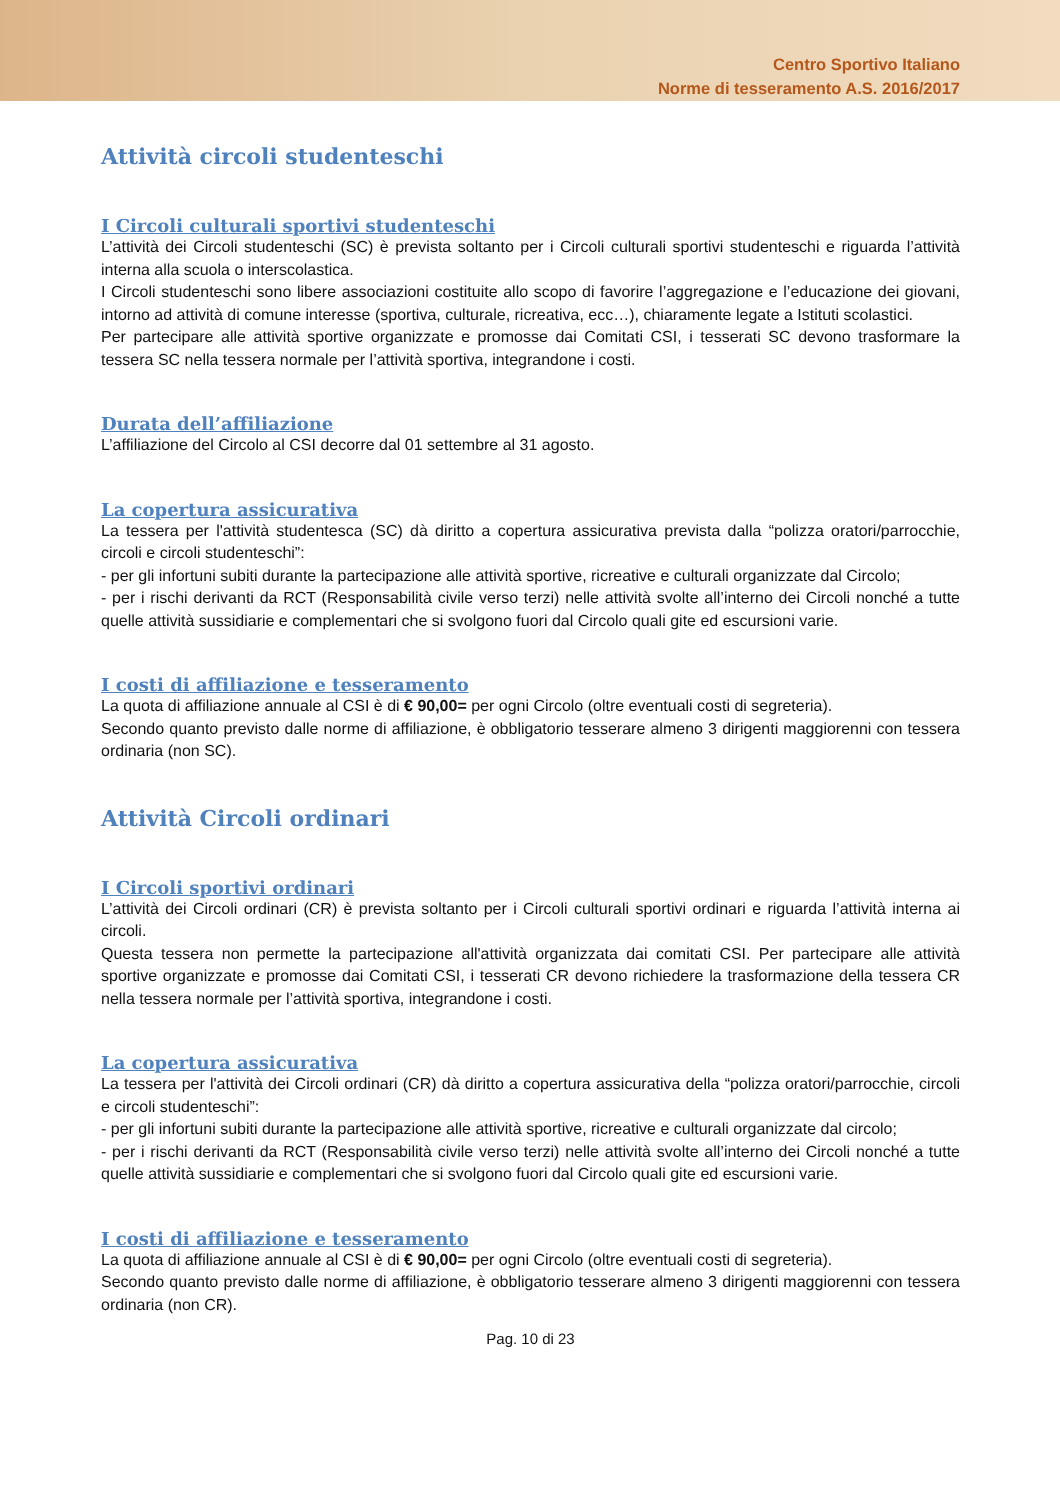Centro Sportivo Italiano
Norme di tesseramento A.S. 2016/2017
Attività circoli studenteschi
I Circoli culturali sportivi studenteschi
L’attività dei Circoli studenteschi (SC) è prevista soltanto per i Circoli culturali sportivi studenteschi e riguarda l’attività interna alla scuola o interscolastica.
I Circoli studenteschi sono libere associazioni costituite allo scopo di favorire l’aggregazione e l’educazione dei giovani, intorno ad attività di comune interesse (sportiva, culturale, ricreativa, ecc…), chiaramente legate a Istituti scolastici.
Per partecipare alle attività sportive organizzate e promosse dai Comitati CSI, i tesserati SC devono trasformare la tessera SC nella tessera normale per l’attività sportiva, integrandone i costi.
Durata dell’affiliazione
L’affiliazione del Circolo al CSI decorre dal 01 settembre al 31 agosto.
La copertura assicurativa
La tessera per l'attività studentesca (SC) dà diritto a copertura assicurativa prevista dalla “polizza oratori/parrocchie, circoli e circoli studenteschi”:
- per gli infortuni subiti durante la partecipazione alle attività sportive, ricreative e culturali organizzate dal Circolo;
- per i rischi derivanti da RCT (Responsabilità civile verso terzi) nelle attività svolte all’interno dei Circoli nonché a tutte quelle attività sussidiarie e complementari che si svolgono fuori dal Circolo quali gite ed escursioni varie.
I costi di affiliazione e tesseramento
La quota di affiliazione annuale al CSI è di € 90,00= per ogni Circolo (oltre eventuali costi di segreteria).
Secondo quanto previsto dalle norme di affiliazione, è obbligatorio tesserare almeno 3 dirigenti maggiorenni con tessera ordinaria (non SC).
Attività Circoli ordinari
I Circoli sportivi ordinari
L’attività dei Circoli ordinari (CR) è prevista soltanto per i Circoli culturali sportivi ordinari e riguarda l’attività interna ai circoli.
Questa tessera non permette la partecipazione all'attività organizzata dai comitati CSI. Per partecipare alle attività sportive organizzate e promosse dai Comitati CSI, i tesserati CR devono richiedere la trasformazione della tessera CR nella tessera normale per l’attività sportiva, integrandone i costi.
La copertura assicurativa
La tessera per l'attività dei Circoli ordinari (CR) dà diritto a copertura assicurativa della “polizza oratori/parrocchie, circoli e circoli studenteschi”:
- per gli infortuni subiti durante la partecipazione alle attività sportive, ricreative e culturali organizzate dal circolo;
- per i rischi derivanti da RCT (Responsabilità civile verso terzi) nelle attività svolte all’interno dei Circoli nonché a tutte quelle attività sussidiarie e complementari che si svolgono fuori dal Circolo quali gite ed escursioni varie.
I costi di affiliazione e tesseramento
La quota di affiliazione annuale al CSI è di € 90,00= per ogni Circolo (oltre eventuali costi di segreteria).
Secondo quanto previsto dalle norme di affiliazione, è obbligatorio tesserare almeno 3 dirigenti maggiorenni con tessera ordinaria (non CR).
Pag. 10 di 23